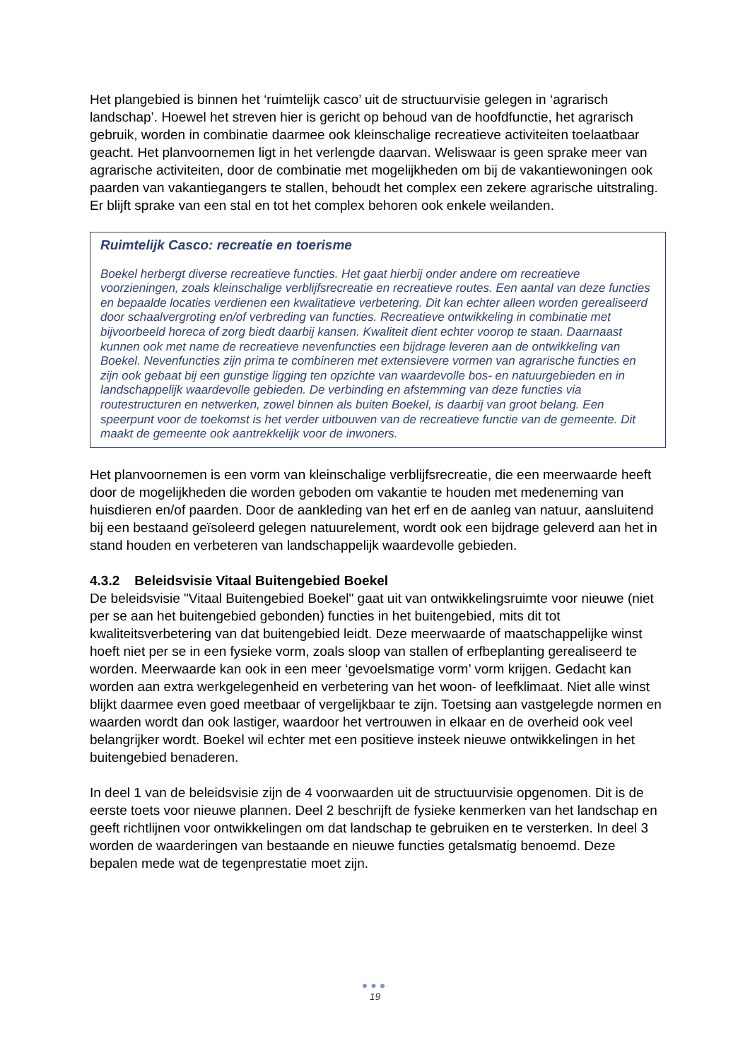Het plangebied is binnen het ‘ruimtelijk casco’ uit de structuurvisie gelegen in ‘agrarisch landschap’. Hoewel het streven hier is gericht op behoud van de hoofdfunctie, het agrarisch gebruik, worden in combinatie daarmee ook kleinschalige recreatieve activiteiten toelaatbaar geacht. Het planvoornemen ligt in het verlengde daarvan. Weliswaar is geen sprake meer van agrarische activiteiten, door de combinatie met mogelijkheden om bij de vakantiewoningen ook paarden van vakantiegangers te stallen, behoudt het complex een zekere agrarische uitstraling. Er blijft sprake van een stal en tot het complex behoren ook enkele weilanden.
Ruimtelijk Casco: recreatie en toerisme
Boekel herbergt diverse recreatieve functies. Het gaat hierbij onder andere om recreatieve voorzieningen, zoals kleinschalige verblijfsrecreatie en recreatieve routes. Een aantal van deze functies en bepaalde locaties verdienen een kwalitatieve verbetering. Dit kan echter alleen worden gerealiseerd door schaalvergroting en/of verbreding van functies. Recreatieve ontwikkeling in combinatie met bijvoorbeeld horeca of zorg biedt daarbij kansen. Kwaliteit dient echter voorop te staan. Daarnaast kunnen ook met name de recreatieve nevenfuncties een bijdrage leveren aan de ontwikkeling van Boekel. Nevenfuncties zijn prima te combineren met extensievere vormen van agrarische functies en zijn ook gebaat bij een gunstige ligging ten opzichte van waardevolle bos- en natuurgebieden en in landschappelijk waardevolle gebieden. De verbinding en afstemming van deze functies via routestructuren en netwerken, zowel binnen als buiten Boekel, is daarbij van groot belang. Een speerpunt voor de toekomst is het verder uitbouwen van de recreatieve functie van de gemeente. Dit maakt de gemeente ook aantrekkelijk voor de inwoners.
Het planvoornemen is een vorm van kleinschalige verblijfsrecreatie, die een meerwaarde heeft door de mogelijkheden die worden geboden om vakantie te houden met medeneming van huisdieren en/of paarden. Door de aankleding van het erf en de aanleg van natuur, aansluitend bij een bestaand geïsoleerd gelegen natuurelement, wordt ook een bijdrage geleverd aan het in stand houden en verbeteren van landschappelijk waardevolle gebieden.
4.3.2 Beleidsvisie Vitaal Buitengebied Boekel
De beleidsvisie "Vitaal Buitengebied Boekel" gaat uit van ontwikkelingsruimte voor nieuwe (niet per se aan het buitengebied gebonden) functies in het buitengebied, mits dit tot kwaliteitsverbetering van dat buitengebied leidt. Deze meerwaarde of maatschappelijke winst hoeft niet per se in een fysieke vorm, zoals sloop van stallen of erfbeplanting gerealiseerd te worden. Meerwaarde kan ook in een meer ‘gevoelsmatige vorm’ vorm krijgen. Gedacht kan worden aan extra werkgelegenheid en verbetering van het woon- of leefklimaat. Niet alle winst blijkt daarmee even goed meetbaar of vergelijkbaar te zijn. Toetsing aan vastgelegde normen en waarden wordt dan ook lastiger, waardoor het vertrouwen in elkaar en de overheid ook veel belangrijker wordt. Boekel wil echter met een positieve insteek nieuwe ontwikkelingen in het buitengebied benaderen.
In deel 1 van de beleidsvisie zijn de 4 voorwaarden uit de structuurvisie opgenomen. Dit is de eerste toets voor nieuwe plannen. Deel 2 beschrijft de fysieke kenmerken van het landschap en geeft richtlijnen voor ontwikkelingen om dat landschap te gebruiken en te versterken. In deel 3 worden de waarderingen van bestaande en nieuwe functies getalsmatig benoemd. Deze bepalen mede wat de tegenprestatie moet zijn.
●●●
19